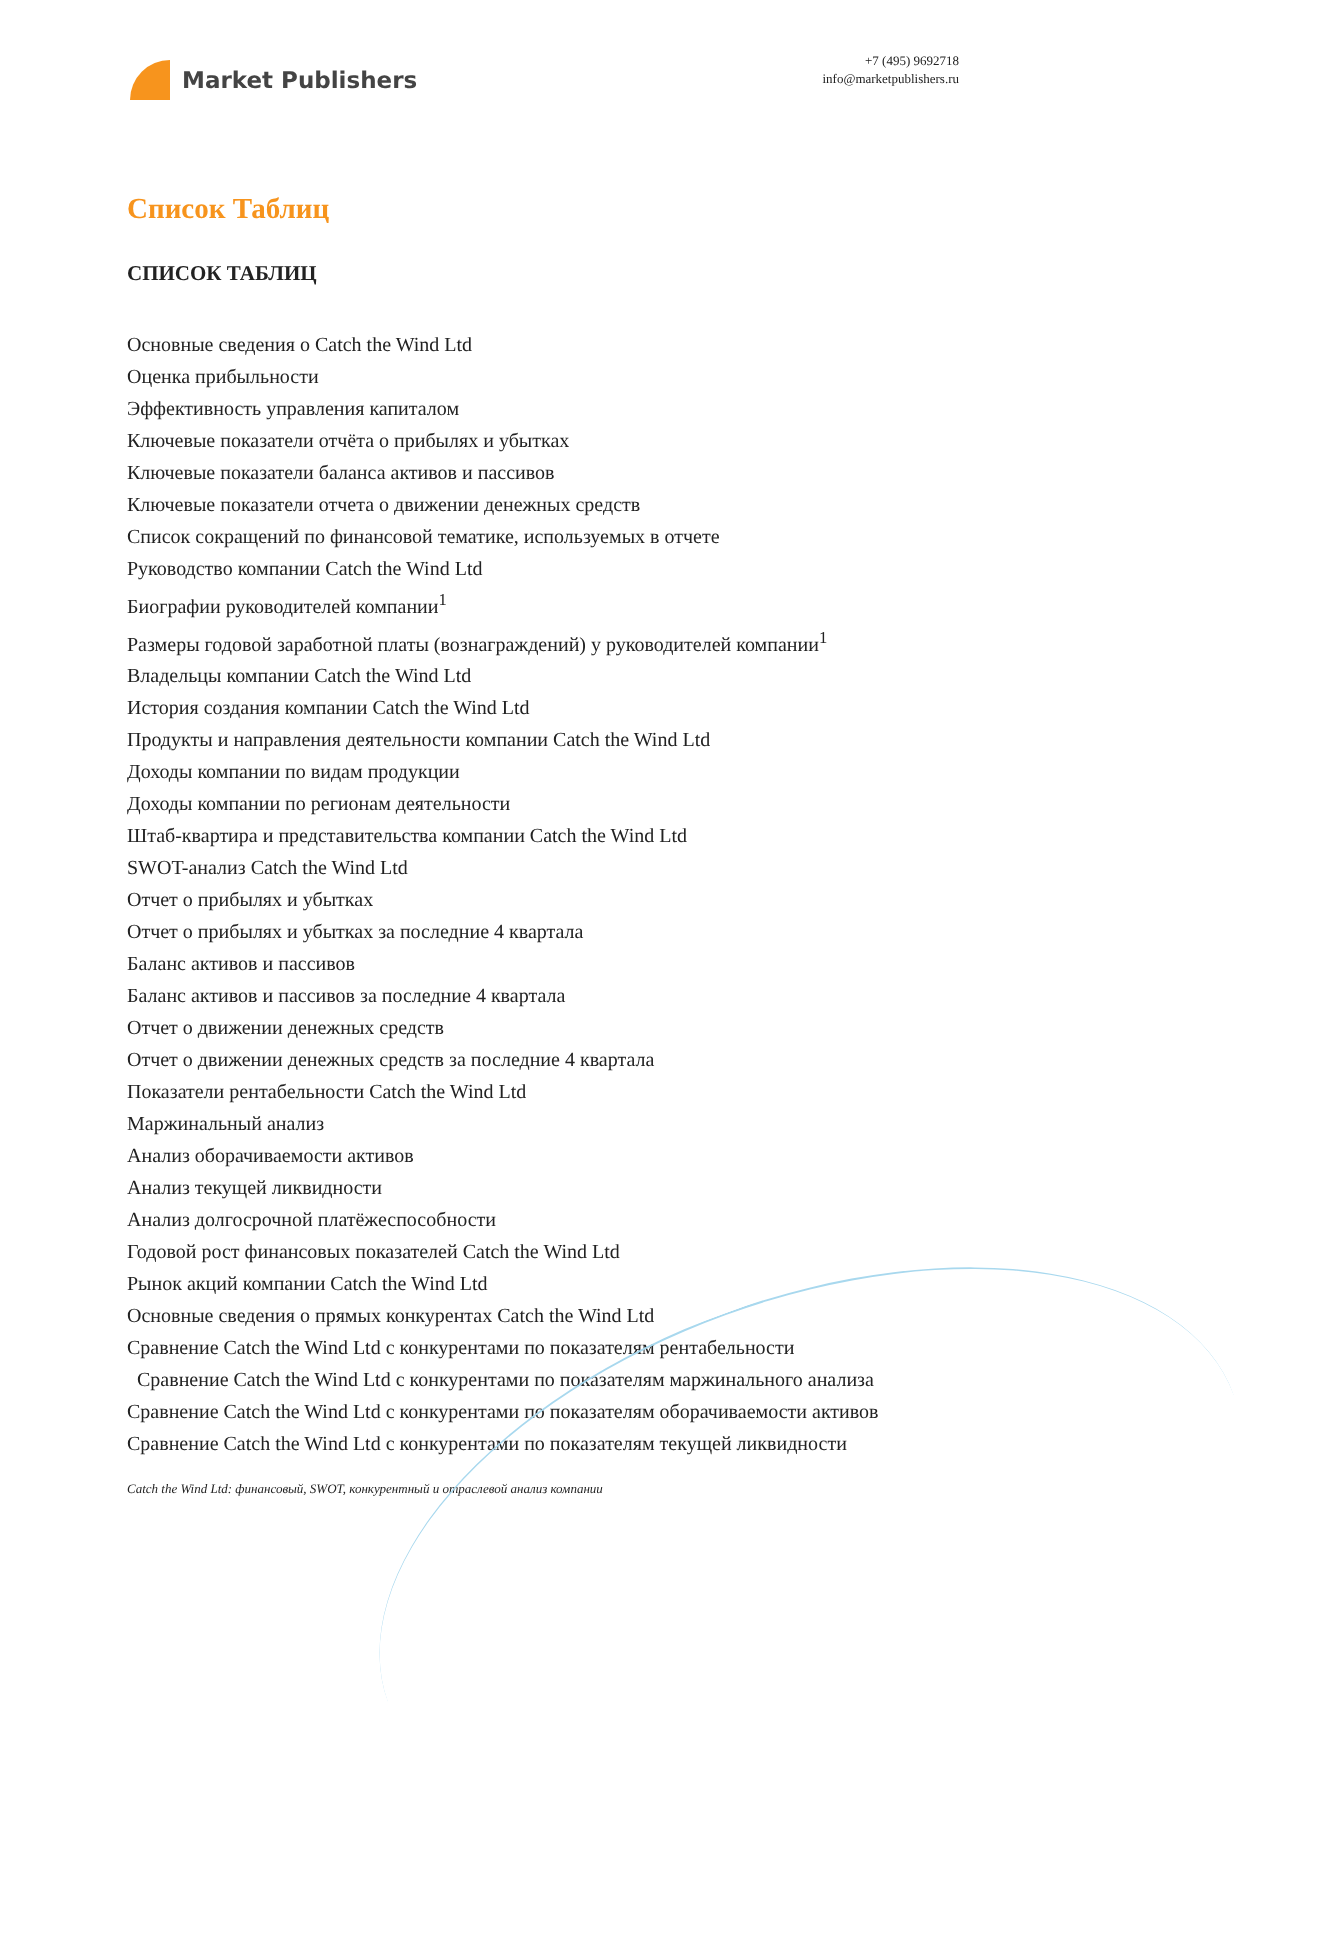Market Publishers
+7 (495) 9692718
info@marketpublishers.ru
Список Таблиц
СПИСОК ТАБЛИЦ
Основные сведения о Catch the Wind Ltd
Оценка прибыльности
Эффективность управления капиталом
Ключевые показатели отчёта о прибылях и убытках
Ключевые показатели баланса активов и пассивов
Ключевые показатели отчета о движении денежных средств
Список сокращений по финансовой тематике, используемых в отчете
Руководство компании Catch the Wind Ltd
Биографии руководителей компании<sup>1</sup>
Размеры годовой заработной платы (вознаграждений) у руководителей компании<sup>1</sup>
Владельцы компании Catch the Wind Ltd
История создания компании Catch the Wind Ltd
Продукты и направления деятельности компании Catch the Wind Ltd
Доходы компании по видам продукции
Доходы компании по регионам деятельности
Штаб-квартира и представительства компании Catch the Wind Ltd
SWOT-анализ Catch the Wind Ltd
Отчет о прибылях и убытках
Отчет о прибылях и убытках за последние 4 квартала
Баланс активов и пассивов
Баланс активов и пассивов за последние 4 квартала
Отчет о движении денежных средств
Отчет о движении денежных средств за последние 4 квартала
Показатели рентабельности Catch the Wind Ltd
Маржинальный анализ
Анализ оборачиваемости активов
Анализ текущей ликвидности
Анализ долгосрочной платёжеспособности
Годовой рост финансовых показателей Catch the Wind Ltd
Рынок акций компании Catch the Wind Ltd
Основные сведения о прямых конкурентах Catch the Wind Ltd
Сравнение Catch the Wind Ltd с конкурентами по показателям рентабельности
Сравнение Catch the Wind Ltd с конкурентами по показателям маржинального анализа
Сравнение Catch the Wind Ltd с конкурентами по показателям оборачиваемости активов
Сравнение Catch the Wind Ltd с конкурентами по показателям текущей ликвидности
Catch the Wind Ltd: финансовый, SWOT, конкурентный и отраслевой анализ компании